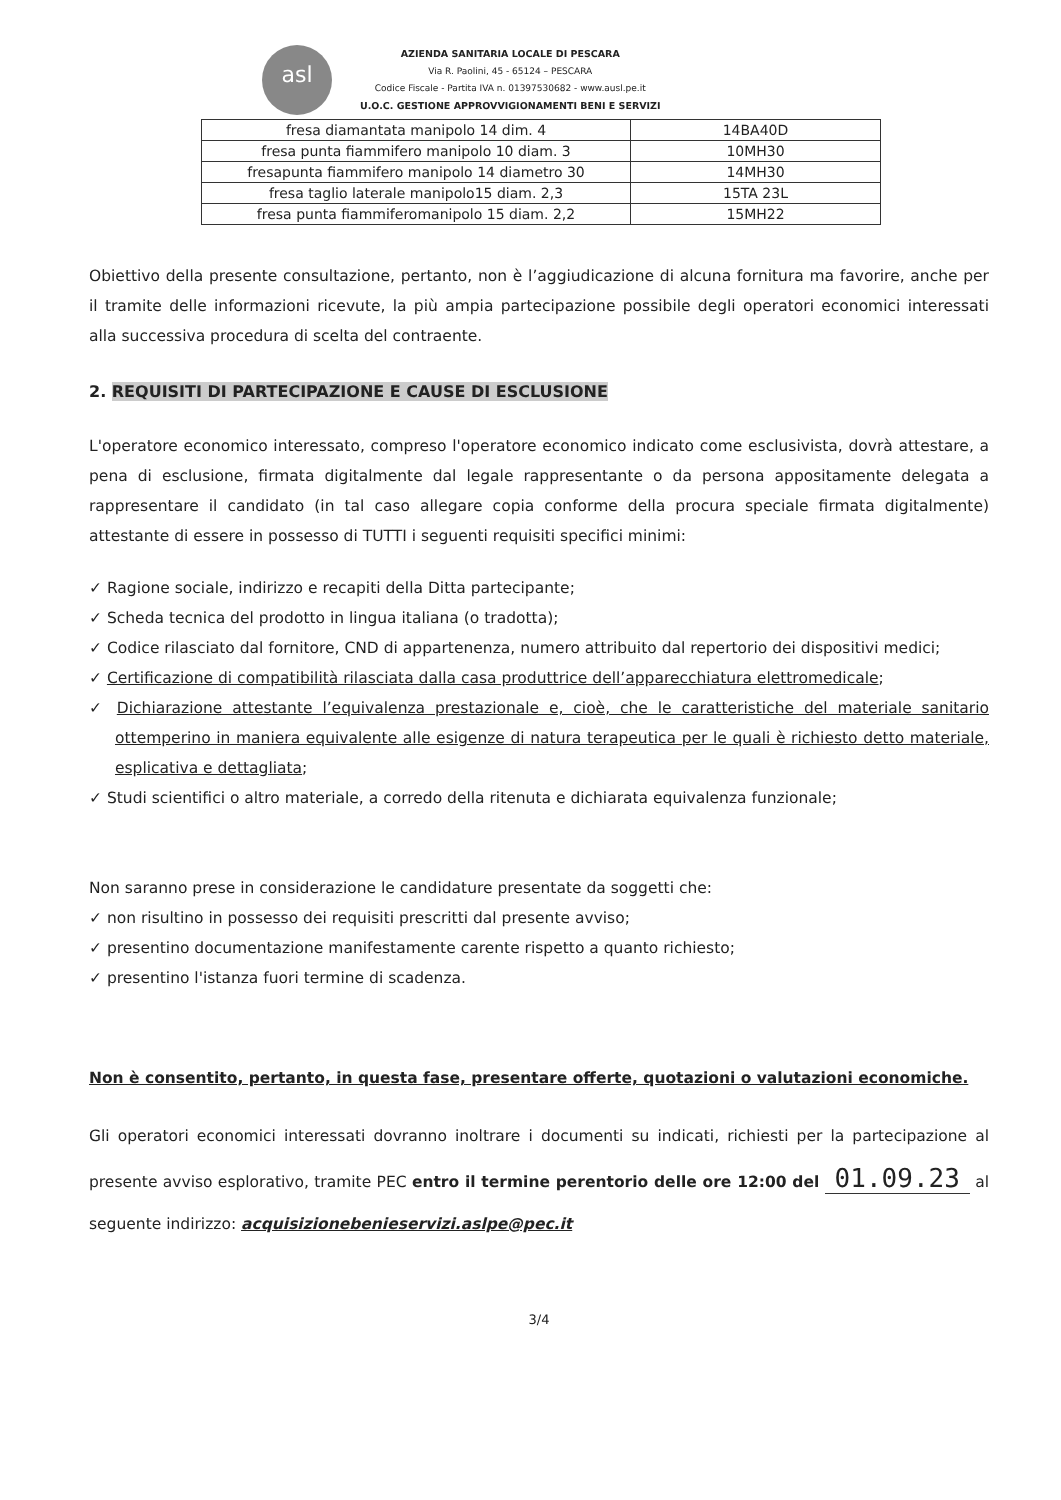asl
AZIENDA SANITARIA LOCALE DI PESCARA
Via R. Paolini, 45 - 65124 – PESCARA
Codice Fiscale - Partita IVA n. 01397530682 - www.ausl.pe.it
U.O.C. GESTIONE APPROVVIGIONAMENTI BENI E SERVIZI
| fresa diamantata manipolo 14 dim. 4 | 14BA40D |
| fresa punta fiammifero manipolo 10 diam. 3 | 10MH30 |
| fresapunta fiammifero manipolo 14 diametro 30 | 14MH30 |
| fresa taglio laterale manipolo15 diam. 2,3 | 15TA 23L |
| fresa punta fiammiferomanipolo 15 diam. 2,2 | 15MH22 |
Obiettivo della presente consultazione, pertanto, non è l’aggiudicazione di alcuna fornitura ma favorire, anche per il tramite delle informazioni ricevute, la più ampia partecipazione possibile degli operatori economici interessati alla successiva procedura di scelta del contraente.
2. REQUISITI DI PARTECIPAZIONE E CAUSE DI ESCLUSIONE
L'operatore economico interessato, compreso l'operatore economico indicato come esclusivista, dovrà attestare, a pena di esclusione, firmata digitalmente dal legale rappresentante o da persona appositamente delegata a rappresentare il candidato (in tal caso allegare copia conforme della procura speciale firmata digitalmente) attestante di essere in possesso di TUTTI i seguenti requisiti specifici minimi:
✓ Ragione sociale, indirizzo e recapiti della Ditta partecipante;
✓ Scheda tecnica del prodotto in lingua italiana (o tradotta);
✓ Codice rilasciato dal fornitore, CND di appartenenza, numero attribuito dal repertorio dei dispositivi medici;
✓ Certificazione di compatibilità rilasciata dalla casa produttrice dell’apparecchiatura elettromedicale;
✓ Dichiarazione attestante l’equivalenza prestazionale e, cioè, che le caratteristiche del materiale sanitario ottemperino in maniera equivalente alle esigenze di natura terapeutica per le quali è richiesto detto materiale, esplicativa e dettagliata;
✓ Studi scientifici o altro materiale, a corredo della ritenuta e dichiarata equivalenza funzionale;
Non saranno prese in considerazione le candidature presentate da soggetti che:
✓ non risultino in possesso dei requisiti prescritti dal presente avviso;
✓ presentino documentazione manifestamente carente rispetto a quanto richiesto;
✓ presentino l'istanza fuori termine di scadenza.
Non è consentito, pertanto, in questa fase, presentare offerte, quotazioni o valutazioni economiche.
Gli operatori economici interessati dovranno inoltrare i documenti su indicati, richiesti per la partecipazione al presente avviso esplorativo, tramite PEC entro il termine perentorio delle ore 12:00 del 01.09.23 al seguente indirizzo: acquisizionebenieservizi.aslpe@pec.it
3/4